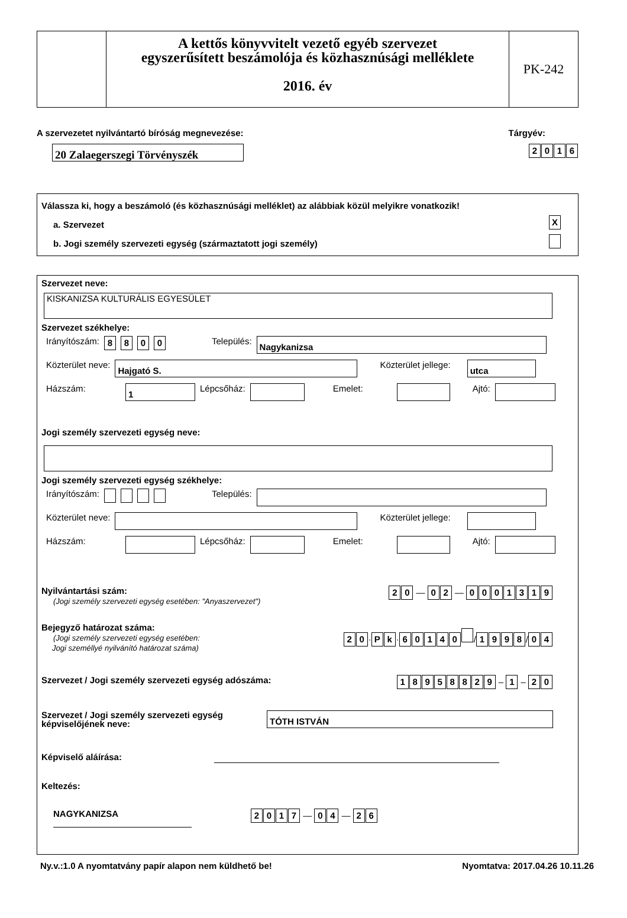A kettős könyvvitelt vezető egyéb szervezet
egyszerűsített beszámolója és közhasznúsági melléklete
2016. év
PK-242
A szervezetet nyilvántartó bíróság megnevezése: Tárgyév:
20 Zalaegerszegi Törvényszék
2016
Válassza ki, hogy a beszámoló (és közhasznúsági melléklet) az alábbiak közül melyikre vonatkozik!
a. Szervezet X
b. Jogi személy szervezeti egység (származtatott jogi személy)
Szervezet neve:
KISKANIZSA KULTURÁLIS EGYESÜLET
Szervezet székhelye:
Irányítószám: 8800 Település: Nagykanizsa
Közterület neve: Hajgató S. Közterület jellege: utca
Házszám: 1 Lépcsőház: Emelet: Ajtó:
Jogi személy szervezeti egység neve:
Jogi személy szervezeti egység székhelye:
Irányítószám: Település:
Közterület neve: Közterület jellege:
Házszám: Lépcsőház: Emelet: Ajtó:
Nyilvántartási szám:
(Jogi személy szervezeti egység esetében: "Anyaszervezet")
2 0 — 0 2 — 0001319
Bejegyző határozat száma:
(Jogi személy szervezeti egység esetében:
Jogi személlyé nyilvánító határozat száma)
2 0 · P k · 60140 / 1998 / 0 4
Szervezet / Jogi személy szervezeti egység adószáma:
18958829 – 1 – 2 0
Szervezet / Jogi személy szervezeti egység
képviselőjének neve: TÓTH ISTVÁN
Képviselő aláírása:
Keltezés:
NAGYKANIZSA
2017 — 0 4 — 2 6
Ny.v.:1.0 A nyomtatvány papír alapon nem küldhető be! Nyomtatva: 2017.04.26 10.11.26